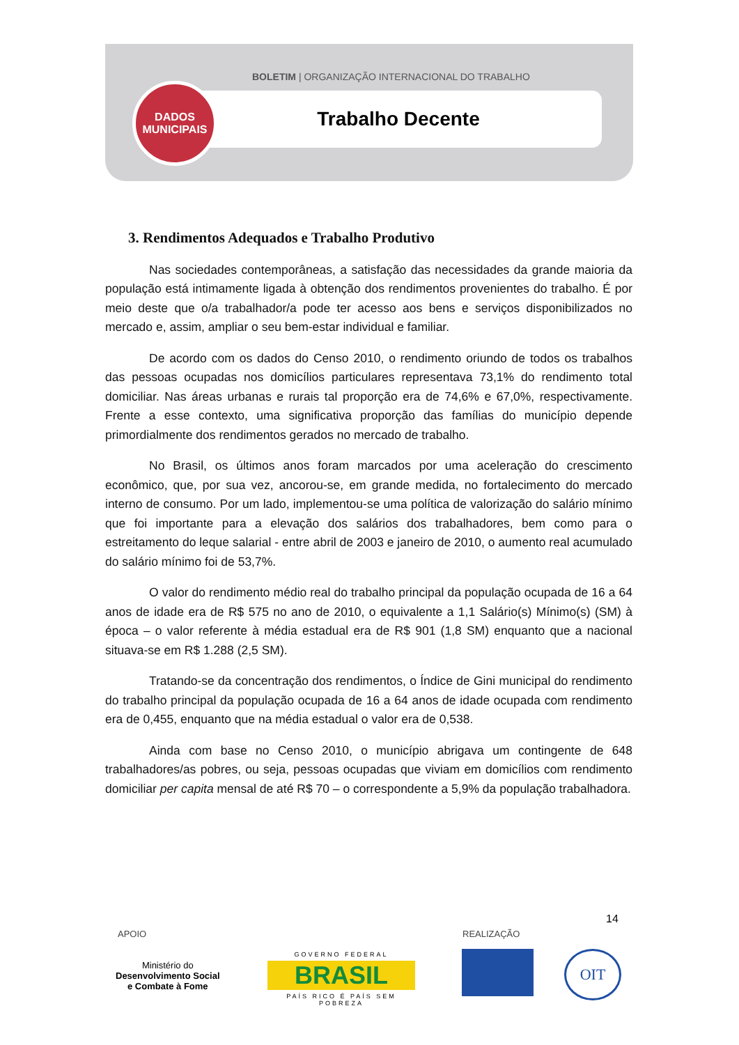BOLETIM | ORGANIZAÇÃO INTERNACIONAL DO TRABALHO
Trabalho Decente
DADOS
MUNICIPAIS
3. Rendimentos Adequados e Trabalho Produtivo
Nas sociedades contemporâneas, a satisfação das necessidades da grande maioria da população está intimamente ligada à obtenção dos rendimentos provenientes do trabalho. É por meio deste que o/a trabalhador/a pode ter acesso aos bens e serviços disponibilizados no mercado e, assim, ampliar o seu bem-estar individual e familiar.
De acordo com os dados do Censo 2010, o rendimento oriundo de todos os trabalhos das pessoas ocupadas nos domicílios particulares representava 73,1% do rendimento total domiciliar. Nas áreas urbanas e rurais tal proporção era de 74,6% e 67,0%, respectivamente. Frente a esse contexto, uma significativa proporção das famílias do município depende primordialmente dos rendimentos gerados no mercado de trabalho.
No Brasil, os últimos anos foram marcados por uma aceleração do crescimento econômico, que, por sua vez, ancorou-se, em grande medida, no fortalecimento do mercado interno de consumo. Por um lado, implementou-se uma política de valorização do salário mínimo que foi importante para a elevação dos salários dos trabalhadores, bem como para o estreitamento do leque salarial - entre abril de 2003 e janeiro de 2010, o aumento real acumulado do salário mínimo foi de 53,7%.
O valor do rendimento médio real do trabalho principal da população ocupada de 16 a 64 anos de idade era de R$ 575 no ano de 2010, o equivalente a 1,1 Salário(s) Mínimo(s) (SM) à época – o valor referente à média estadual era de R$ 901 (1,8 SM) enquanto que a nacional situava-se em R$ 1.288 (2,5 SM).
Tratando-se da concentração dos rendimentos, o Índice de Gini municipal do rendimento do trabalho principal da população ocupada de 16 a 64 anos de idade ocupada com rendimento era de 0,455, enquanto que na média estadual o valor era de 0,538.
Ainda com base no Censo 2010, o município abrigava um contingente de 648 trabalhadores/as pobres, ou seja, pessoas ocupadas que viviam em domicílios com rendimento domiciliar per capita mensal de até R$ 70 – o correspondente a 5,9% da população trabalhadora.
14
APOIO REALIZAÇÃO
Ministério do
Desenvolvimento Social
e Combate à Fome
GOVERNO FEDERAL
BRASIL
PAÍS RICO É PAÍS SEM POBREZA
OIT